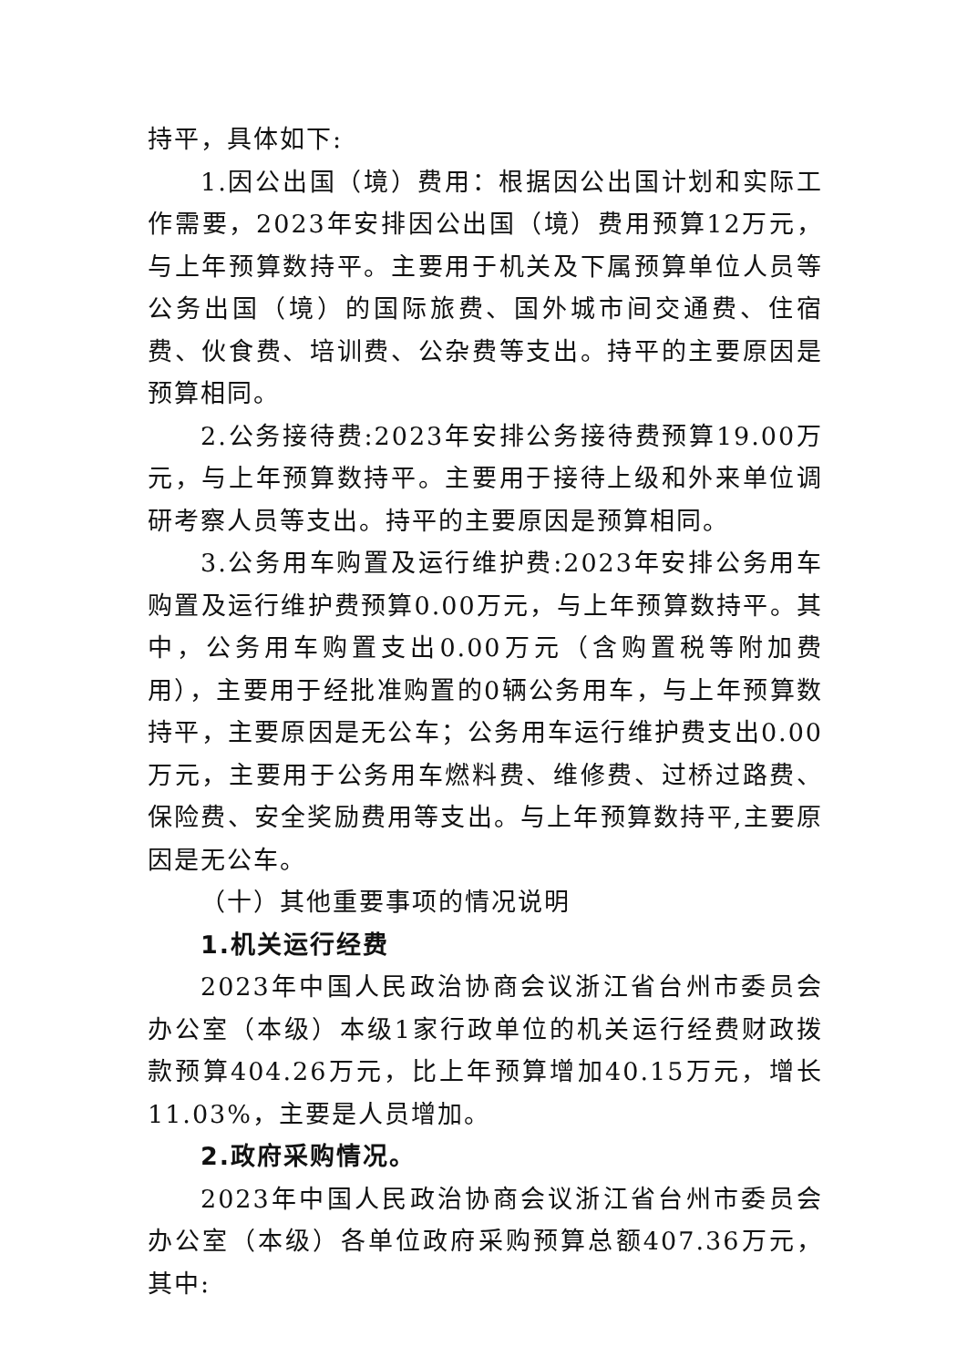持平，具体如下:
1.因公出国（境）费用：根据因公出国计划和实际工作需要，2023年安排因公出国（境）费用预算12万元，与上年预算数持平。主要用于机关及下属预算单位人员等公务出国（境）的国际旅费、国外城市间交通费、住宿费、伙食费、培训费、公杂费等支出。持平的主要原因是预算相同。
2.公务接待费:2023年安排公务接待费预算19.00万元，与上年预算数持平。主要用于接待上级和外来单位调研考察人员等支出。持平的主要原因是预算相同。
3.公务用车购置及运行维护费:2023年安排公务用车购置及运行维护费预算0.00万元，与上年预算数持平。其中，公务用车购置支出0.00万元（含购置税等附加费用），主要用于经批准购置的0辆公务用车，与上年预算数持平，主要原因是无公车；公务用车运行维护费支出0.00万元，主要用于公务用车燃料费、维修费、过桥过路费、保险费、安全奖励费用等支出。与上年预算数持平,主要原因是无公车。
（十）其他重要事项的情况说明
1.机关运行经费
2023年中国人民政治协商会议浙江省台州市委员会办公室（本级）本级1家行政单位的机关运行经费财政拨款预算404.26万元，比上年预算增加40.15万元，增长11.03%，主要是人员增加。
2.政府采购情况。
2023年中国人民政治协商会议浙江省台州市委员会办公室（本级）各单位政府采购预算总额407.36万元，其中: